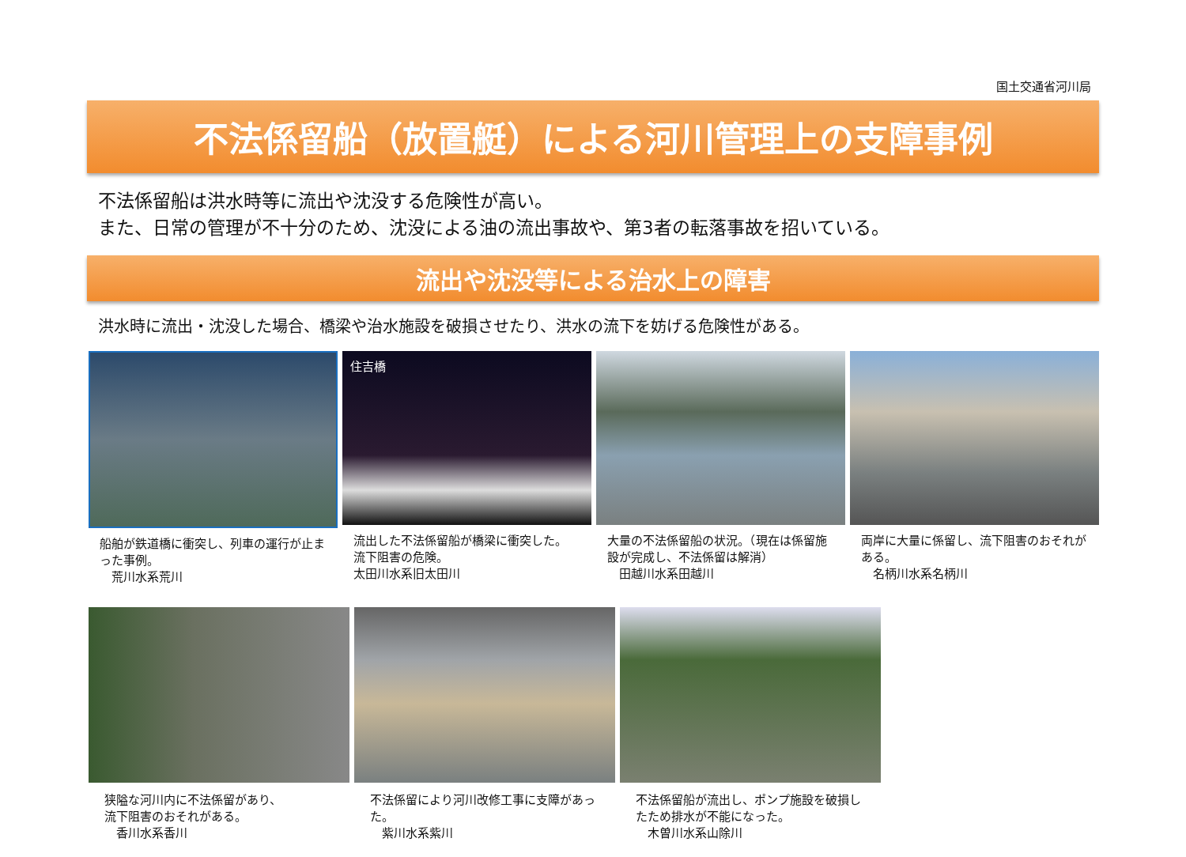国土交通省河川局
不法係留船（放置艇）による河川管理上の支障事例
不法係留船は洪水時等に流出や沈没する危険性が高い。
また、日常の管理が不十分のため、沈没による油の流出事故や、第3者の転落事故を招いている。
流出や沈没等による治水上の障害
洪水時に流出・沈没した場合、橋梁や治水施設を破損させたり、洪水の流下を妨げる危険性がある。
船舶が鉄道橋に衝突し、列車の運行が止まった事例。
　荒川水系荒川
住吉橋
流出した不法係留船が橋梁に衝突した。
流下阻害の危険。
太田川水系旧太田川
大量の不法係留船の状況。（現在は係留施設が完成し、不法係留は解消）
　田越川水系田越川
両岸に大量に係留し、流下阻害のおそれがある。
　名柄川水系名柄川
狭隘な河川内に不法係留があり、
流下阻害のおそれがある。
　香川水系香川
不法係留により河川改修工事に支障があった。
　紫川水系紫川
不法係留船が流出し、ポンプ施設を破損したため排水が不能になった。
　木曽川水系山除川